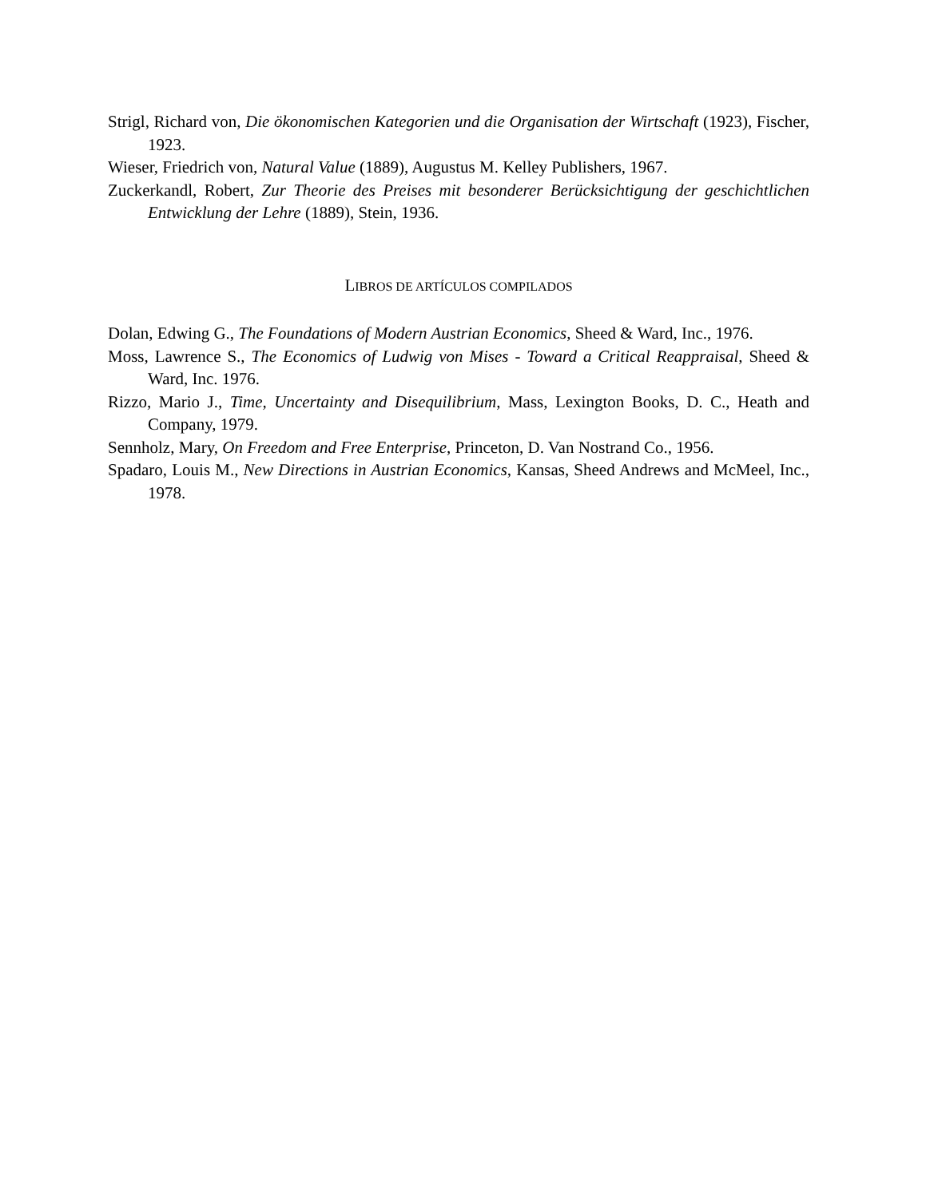Strigl, Richard von, Die ökonomischen Kategorien und die Organisation der Wirtschaft (1923), Fischer, 1923.
Wieser, Friedrich von, Natural Value (1889), Augustus M. Kelley Publishers, 1967.
Zuckerkandl, Robert, Zur Theorie des Preises mit besonderer Berücksichtigung der geschichtlichen Entwicklung der Lehre (1889), Stein, 1936.
LIBROS DE ARTÍCULOS COMPILADOS
Dolan, Edwing G., The Foundations of Modern Austrian Economics, Sheed & Ward, Inc., 1976.
Moss, Lawrence S., The Economics of Ludwig von Mises - Toward a Critical Reappraisal, Sheed & Ward, Inc. 1976.
Rizzo, Mario J., Time, Uncertainty and Disequilibrium, Mass, Lexington Books, D. C., Heath and Company, 1979.
Sennholz, Mary, On Freedom and Free Enterprise, Princeton, D. Van Nostrand Co., 1956.
Spadaro, Louis M., New Directions in Austrian Economics, Kansas, Sheed Andrews and McMeel, Inc., 1978.